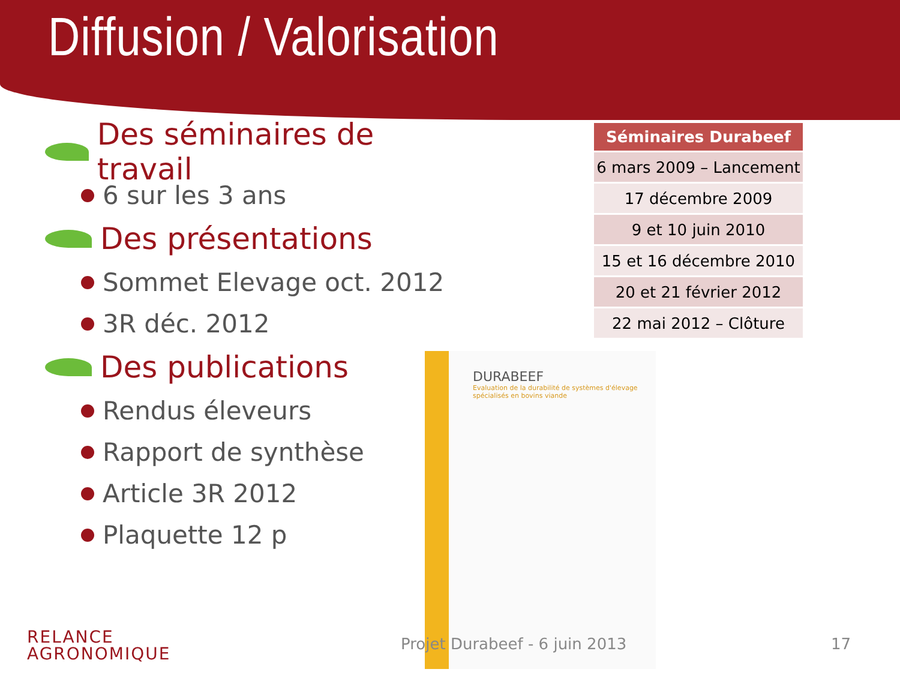Diffusion / Valorisation
Des séminaires de travail
6 sur les 3 ans
Des présentations
Sommet Elevage oct. 2012
3R déc. 2012
Des publications
Rendus éleveurs
Rapport de synthèse
Article 3R 2012
Plaquette 12 p
| Séminaires Durabeef |
| --- |
| 6 mars 2009 – Lancement |
| 17 décembre 2009 |
| 9 et 10 juin 2010 |
| 15 et 16 décembre 2010 |
| 20 et 21 février 2012 |
| 22 mai 2012 – Clôture |
DURABEEF
Evaluation de la durabilité de systèmes d'élevage spécialisés en bovins viande
RELANCE
AGRONOMIQUE
Projet Durabeef - 6 juin 2013 17